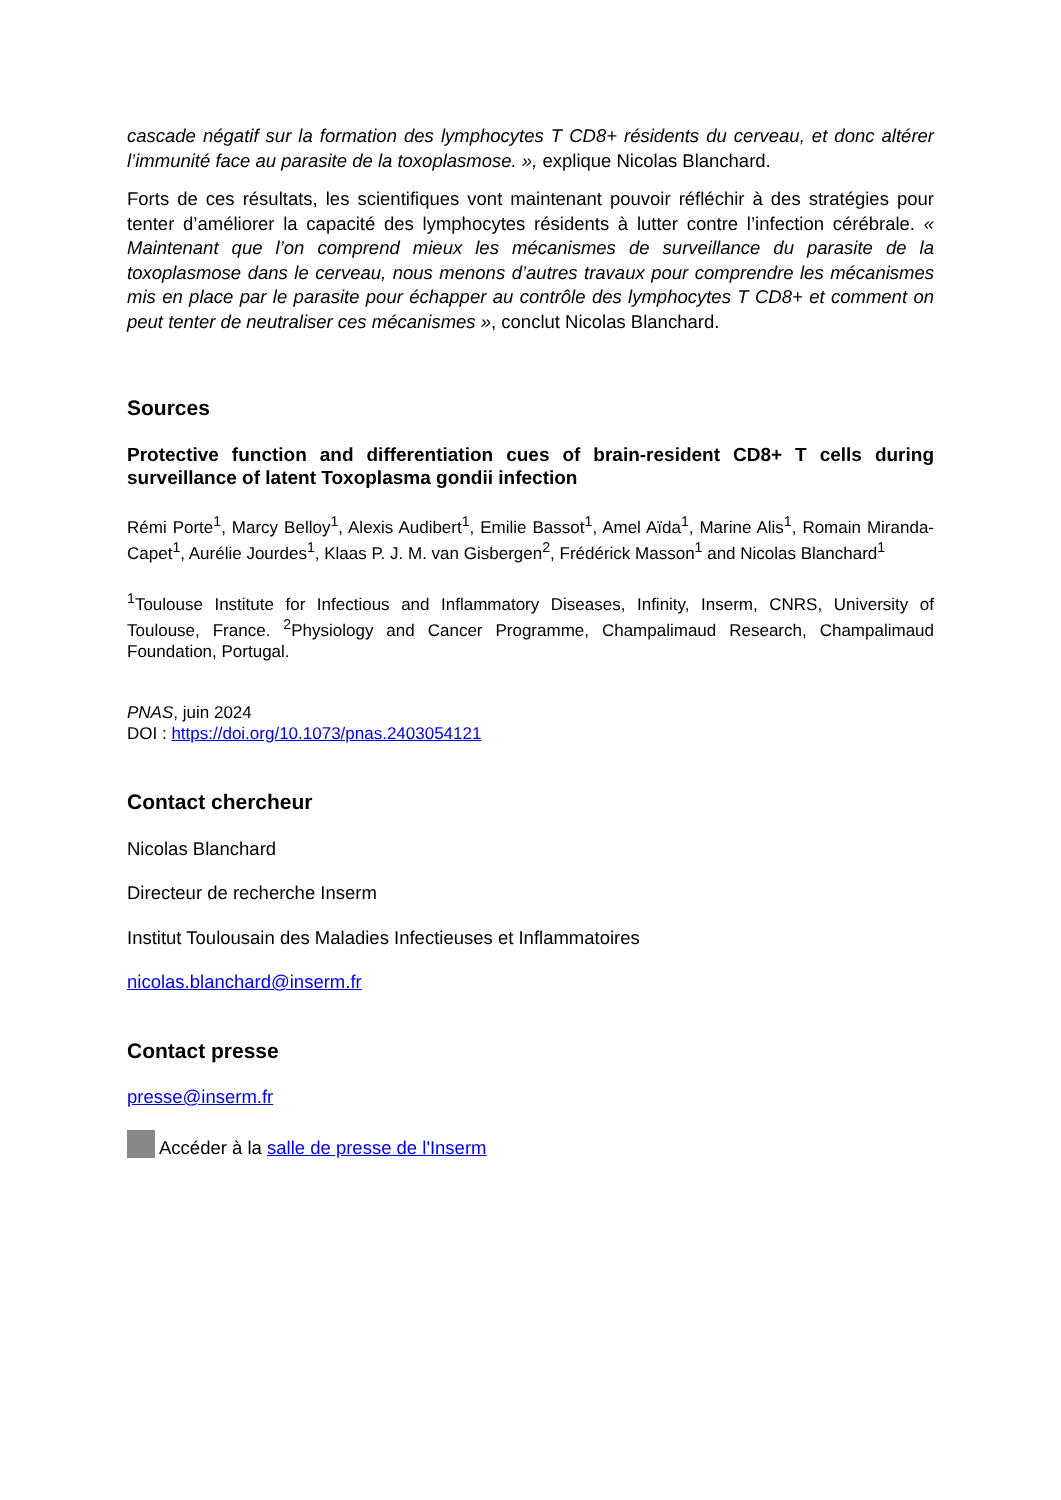cascade négatif sur la formation des lymphocytes T CD8+ résidents du cerveau, et donc altérer l’immunité face au parasite de la toxoplasmose. », explique Nicolas Blanchard.
Forts de ces résultats, les scientifiques vont maintenant pouvoir réfléchir à des stratégies pour tenter d’améliorer la capacité des lymphocytes résidents à lutter contre l’infection cérébrale. « Maintenant que l’on comprend mieux les mécanismes de surveillance du parasite de la toxoplasmose dans le cerveau, nous menons d’autres travaux pour comprendre les mécanismes mis en place par le parasite pour échapper au contrôle des lymphocytes T CD8+ et comment on peut tenter de neutraliser ces mécanismes », conclut Nicolas Blanchard.
Sources
Protective function and differentiation cues of brain-resident CD8+ T cells during surveillance of latent Toxoplasma gondii infection
Rémi Porte<sup>1</sup>, Marcy Belloy<sup>1</sup>, Alexis Audibert<sup>1</sup>, Emilie Bassot<sup>1</sup>, Amel Aïda<sup>1</sup>, Marine Alis<sup>1</sup>, Romain Miranda-Capet<sup>1</sup>, Aurélie Jourdes<sup>1</sup>, Klaas P. J. M. van Gisbergen<sup>2</sup>, Frédérick Masson<sup>1</sup> and Nicolas Blanchard<sup>1</sup>
<sup>1</sup> Toulouse Institute for Infectious and Inflammatory Diseases, Infinity, Inserm, CNRS, University of Toulouse, France. <sup>2</sup>Physiology and Cancer Programme, Champalimaud Research, Champalimaud Foundation, Portugal.
PNAS, juin 2024
DOI : https://doi.org/10.1073/pnas.2403054121
Contact chercheur
Nicolas Blanchard
Directeur de recherche Inserm
Institut Toulousain des Maladies Infectieuses et Inflammatoires
nicolas.blanchard@inserm.fr
Contact presse
presse@inserm.fr
Accéder à la salle de presse de l'Inserm